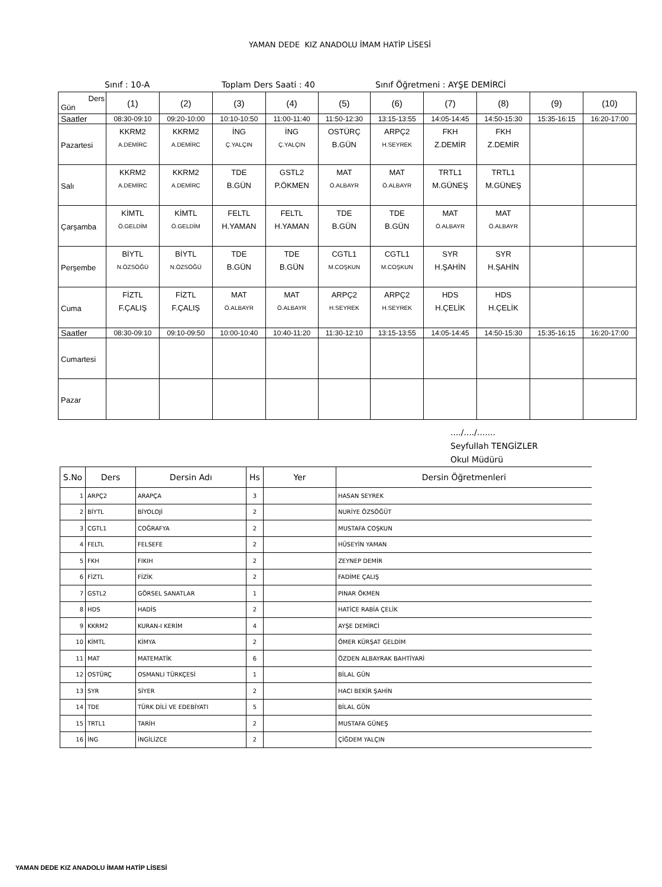YAMAN DEDE KIZ ANADOLU İMAM HATİP LİSESİ
Sınıf : 10-A
Toplam Ders Saati : 40
Sınıf Öğretmeni : AYŞE DEMİRCİ
| Ders Gün | (1) | (2) | (3) | (4) | (5) | (6) | (7) | (8) | (9) | (10) |
| --- | --- | --- | --- | --- | --- | --- | --- | --- | --- | --- |
| Saatler | 08:30-09:10 | 09:20-10:00 | 10:10-10:50 | 11:00-11:40 | 11:50-12:30 | 13:15-13:55 | 14:05-14:45 | 14:50-15:30 | 15:35-16:15 | 16:20-17:00 |
| Pazartesi | KKRM2 A.DEMİRC | KKRM2 A.DEMİRC | İNG Ç.YALÇIN | İNG Ç.YALÇIN | OSTÜRÇ B.GÜN | ARPÇ2 H.SEYREK | FKH Z.DEMİR | FKH Z.DEMİR | | |
| Salı | KKRM2 A.DEMİRC | KKRM2 A.DEMİRC | TDE B.GÜN | GSTL2 P.ÖKMEN | MAT Ö.ALBAYR | MAT Ö.ALBAYR | TRTL1 M.GÜNEŞ | TRTL1 M.GÜNEŞ | | |
| Çarşamba | KİMTL Ö.GELDİM | KİMTL Ö.GELDİM | FELTL H.YAMAN | FELTL H.YAMAN | TDE B.GÜN | TDE B.GÜN | MAT Ö.ALBAYR | MAT Ö.ALBAYR | | |
| Perşembe | BİYTL N.ÖZSÖĞÜ | BİYTL N.ÖZSÖĞÜ | TDE B.GÜN | TDE B.GÜN | CGTL1 M.COŞKUN | CGTL1 M.COŞKUN | SYR H.ŞAHİN | SYR H.ŞAHİN | | |
| Cuma | FİZTL F.ÇALIŞ | FİZTL F.ÇALIŞ | MAT Ö.ALBAYR | MAT Ö.ALBAYR | ARPÇ2 H.SEYREK | ARPÇ2 H.SEYREK | HDS H.ÇELİK | HDS H.ÇELİK | | |
| Saatler | 08:30-09:10 | 09:10-09:50 | 10:00-10:40 | 10:40-11:20 | 11:30-12:10 | 13:15-13:55 | 14:05-14:45 | 14:50-15:30 | 15:35-16:15 | 16:20-17:00 |
| Cumartesi | | | | | | | | | | |
| Pazar | | | | | | | | | | |
..../..../.......
Seyfullah TENGİZLER
Okul Müdürü
| S.No | Ders | Dersin Adı | Hs | Yer | Dersin Öğretmenleri |
| --- | --- | --- | --- | --- | --- |
| 1 | ARPÇ2 | ARAPÇA | 3 | | HASAN SEYREK |
| 2 | BİYTL | BİYOLOJİ | 2 | | NURİYE ÖZSÖĞÜT |
| 3 | CGTL1 | COĞRAFYA | 2 | | MUSTAFA COŞKUN |
| 4 | FELTL | FELSEFE | 2 | | HÜSEYİN YAMAN |
| 5 | FKH | FIKIH | 2 | | ZEYNEP DEMİR |
| 6 | FİZTL | FİZİK | 2 | | FADİME ÇALIŞ |
| 7 | GSTL2 | GÖRSEL SANATLAR | 1 | | PINAR ÖKMEN |
| 8 | HDS | HADİS | 2 | | HATİCE RABİA ÇELİK |
| 9 | KKRM2 | KURAN-I KERİM | 4 | | AYŞE DEMİRCİ |
| 10 | KİMTL | KİMYA | 2 | | ÖMER KÜRŞAT GELDİM |
| 11 | MAT | MATEMATİK | 6 | | ÖZDEN ALBAYRAK BAHTİYARİ |
| 12 | OSTÜRÇ | OSMANLI TÜRKÇESİ | 1 | | BİLAL GÜN |
| 13 | SYR | SİYER | 2 | | HACI BEKİR ŞAHİN |
| 14 | TDE | TÜRK DİLİ VE EDEBİYATI | 5 | | BİLAL GÜN |
| 15 | TRTL1 | TARİH | 2 | | MUSTAFA GÜNEŞ |
| 16 | İNG | İNGİLİZCE | 2 | | ÇİĞDEM YALÇIN |
YAMAN DEDE KIZ ANADOLU İMAM HATİP LİSESİ